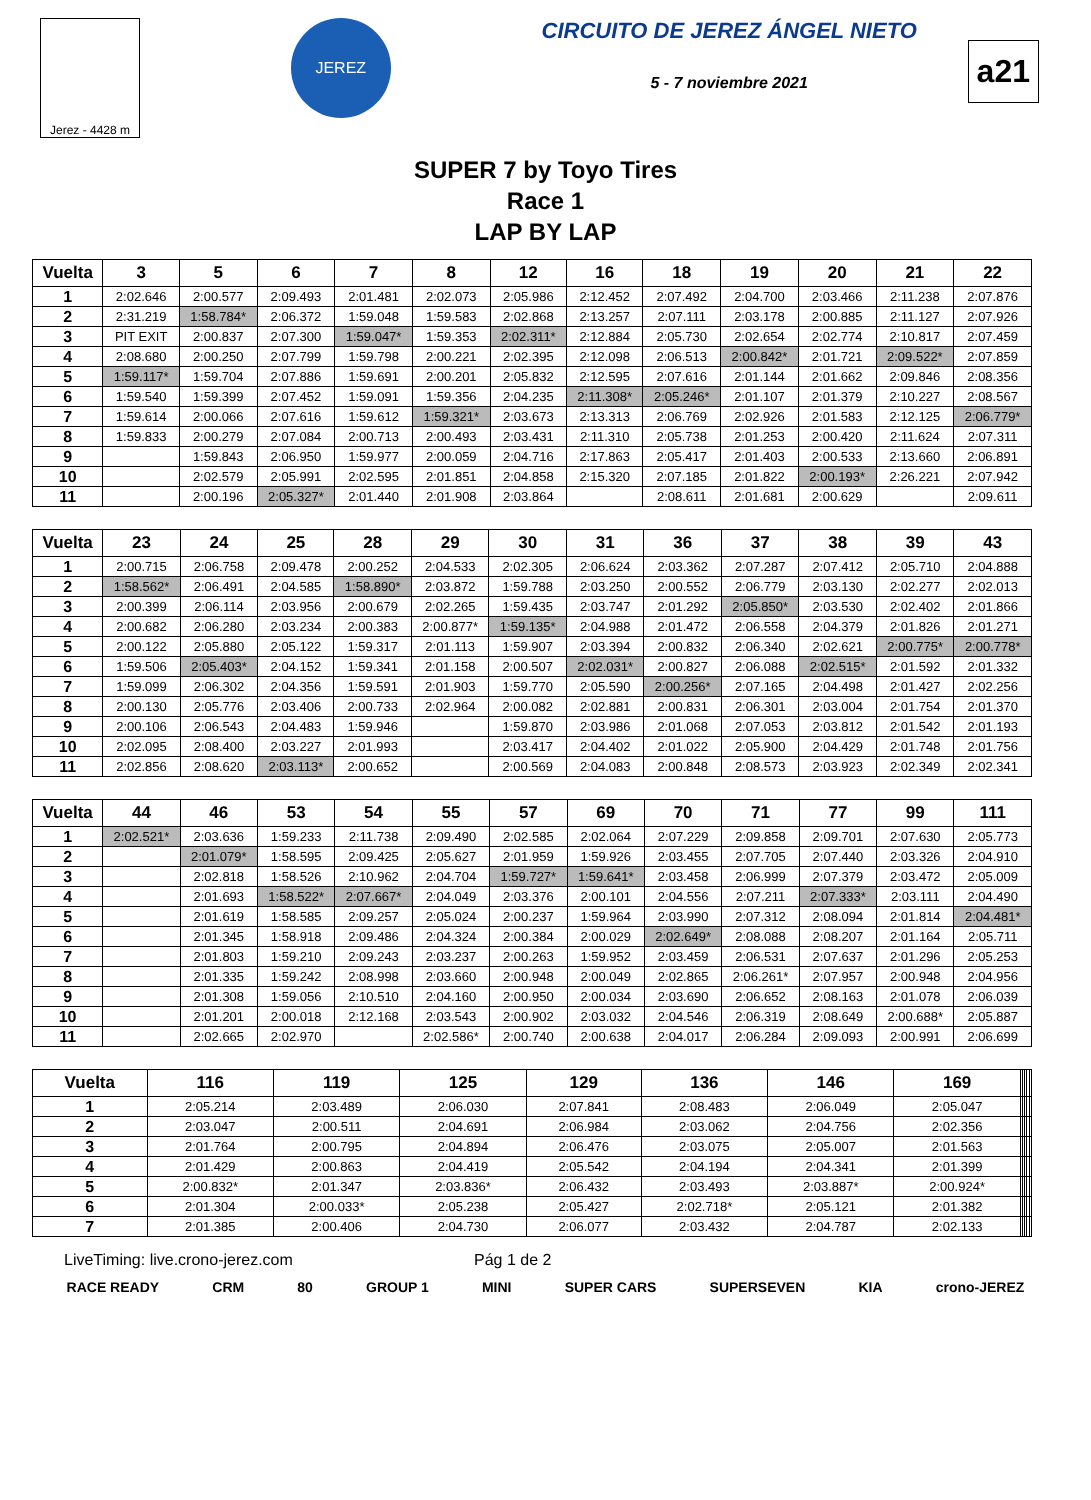Jerez - 4428 m
JEREZ
CIRCUITO DE JEREZ ÁNGEL NIETO
5 - 7 noviembre 2021
a21
SUPER 7 by Toyo Tires
Race 1
LAP BY LAP
| Vuelta | 3 | 5 | 6 | 7 | 8 | 12 | 16 | 18 | 19 | 20 | 21 | 22 |
| --- | --- | --- | --- | --- | --- | --- | --- | --- | --- | --- | --- | --- |
| 1 | 2:02.646 | 2:00.577 | 2:09.493 | 2:01.481 | 2:02.073 | 2:05.986 | 2:12.452 | 2:07.492 | 2:04.700 | 2:03.466 | 2:11.238 | 2:07.876 |
| 2 | 2:31.219 | 1:58.784* | 2:06.372 | 1:59.048 | 1:59.583 | 2:02.868 | 2:13.257 | 2:07.111 | 2:03.178 | 2:00.885 | 2:11.127 | 2:07.926 |
| 3 | PIT EXIT | 2:00.837 | 2:07.300 | 1:59.047* | 1:59.353 | 2:02.311* | 2:12.884 | 2:05.730 | 2:02.654 | 2:02.774 | 2:10.817 | 2:07.459 |
| 4 | 2:08.680 | 2:00.250 | 2:07.799 | 1:59.798 | 2:00.221 | 2:02.395 | 2:12.098 | 2:06.513 | 2:00.842* | 2:01.721 | 2:09.522* | 2:07.859 |
| 5 | 1:59.117* | 1:59.704 | 2:07.886 | 1:59.691 | 2:00.201 | 2:05.832 | 2:12.595 | 2:07.616 | 2:01.144 | 2:01.662 | 2:09.846 | 2:08.356 |
| 6 | 1:59.540 | 1:59.399 | 2:07.452 | 1:59.091 | 1:59.356 | 2:04.235 | 2:11.308* | 2:05.246* | 2:01.107 | 2:01.379 | 2:10.227 | 2:08.567 |
| 7 | 1:59.614 | 2:00.066 | 2:07.616 | 1:59.612 | 1:59.321* | 2:03.673 | 2:13.313 | 2:06.769 | 2:02.926 | 2:01.583 | 2:12.125 | 2:06.779* |
| 8 | 1:59.833 | 2:00.279 | 2:07.084 | 2:00.713 | 2:00.493 | 2:03.431 | 2:11.310 | 2:05.738 | 2:01.253 | 2:00.420 | 2:11.624 | 2:07.311 |
| 9 | | 1:59.843 | 2:06.950 | 1:59.977 | 2:00.059 | 2:04.716 | 2:17.863 | 2:05.417 | 2:01.403 | 2:00.533 | 2:13.660 | 2:06.891 |
| 10 | | 2:02.579 | 2:05.991 | 2:02.595 | 2:01.851 | 2:04.858 | 2:15.320 | 2:07.185 | 2:01.822 | 2:00.193* | 2:26.221 | 2:07.942 |
| 11 | | 2:00.196 | 2:05.327* | 2:01.440 | 2:01.908 | 2:03.864 | | 2:08.611 | 2:01.681 | 2:00.629 | | 2:09.611 |
| Vuelta | 23 | 24 | 25 | 28 | 29 | 30 | 31 | 36 | 37 | 38 | 39 | 43 |
| --- | --- | --- | --- | --- | --- | --- | --- | --- | --- | --- | --- | --- |
| 1 | 2:00.715 | 2:06.758 | 2:09.478 | 2:00.252 | 2:04.533 | 2:02.305 | 2:06.624 | 2:03.362 | 2:07.287 | 2:07.412 | 2:05.710 | 2:04.888 |
| 2 | 1:58.562* | 2:06.491 | 2:04.585 | 1:58.890* | 2:03.872 | 1:59.788 | 2:03.250 | 2:00.552 | 2:06.779 | 2:03.130 | 2:02.277 | 2:02.013 |
| 3 | 2:00.399 | 2:06.114 | 2:03.956 | 2:00.679 | 2:02.265 | 1:59.435 | 2:03.747 | 2:01.292 | 2:05.850* | 2:03.530 | 2:02.402 | 2:01.866 |
| 4 | 2:00.682 | 2:06.280 | 2:03.234 | 2:00.383 | 2:00.877* | 1:59.135* | 2:04.988 | 2:01.472 | 2:06.558 | 2:04.379 | 2:01.826 | 2:01.271 |
| 5 | 2:00.122 | 2:05.880 | 2:05.122 | 1:59.317 | 2:01.113 | 1:59.907 | 2:03.394 | 2:00.832 | 2:06.340 | 2:02.621 | 2:00.775* | 2:00.778* |
| 6 | 1:59.506 | 2:05.403* | 2:04.152 | 1:59.341 | 2:01.158 | 2:00.507 | 2:02.031* | 2:00.827 | 2:06.088 | 2:02.515* | 2:01.592 | 2:01.332 |
| 7 | 1:59.099 | 2:06.302 | 2:04.356 | 1:59.591 | 2:01.903 | 1:59.770 | 2:05.590 | 2:00.256* | 2:07.165 | 2:04.498 | 2:01.427 | 2:02.256 |
| 8 | 2:00.130 | 2:05.776 | 2:03.406 | 2:00.733 | 2:02.964 | 2:00.082 | 2:02.881 | 2:00.831 | 2:06.301 | 2:03.004 | 2:01.754 | 2:01.370 |
| 9 | 2:00.106 | 2:06.543 | 2:04.483 | 1:59.946 | | 1:59.870 | 2:03.986 | 2:01.068 | 2:07.053 | 2:03.812 | 2:01.542 | 2:01.193 |
| 10 | 2:02.095 | 2:08.400 | 2:03.227 | 2:01.993 | | 2:03.417 | 2:04.402 | 2:01.022 | 2:05.900 | 2:04.429 | 2:01.748 | 2:01.756 |
| 11 | 2:02.856 | 2:08.620 | 2:03.113* | 2:00.652 | | 2:00.569 | 2:04.083 | 2:00.848 | 2:08.573 | 2:03.923 | 2:02.349 | 2:02.341 |
| Vuelta | 44 | 46 | 53 | 54 | 55 | 57 | 69 | 70 | 71 | 77 | 99 | 111 |
| --- | --- | --- | --- | --- | --- | --- | --- | --- | --- | --- | --- | --- |
| 1 | 2:02.521* | 2:03.636 | 1:59.233 | 2:11.738 | 2:09.490 | 2:02.585 | 2:02.064 | 2:07.229 | 2:09.858 | 2:09.701 | 2:07.630 | 2:05.773 |
| 2 | | 2:01.079* | 1:58.595 | 2:09.425 | 2:05.627 | 2:01.959 | 1:59.926 | 2:03.455 | 2:07.705 | 2:07.440 | 2:03.326 | 2:04.910 |
| 3 | | 2:02.818 | 1:58.526 | 2:10.962 | 2:04.704 | 1:59.727* | 1:59.641* | 2:03.458 | 2:06.999 | 2:07.379 | 2:03.472 | 2:05.009 |
| 4 | | 2:01.693 | 1:58.522* | 2:07.667* | 2:04.049 | 2:03.376 | 2:00.101 | 2:04.556 | 2:07.211 | 2:07.333* | 2:03.111 | 2:04.490 |
| 5 | | 2:01.619 | 1:58.585 | 2:09.257 | 2:05.024 | 2:00.237 | 1:59.964 | 2:03.990 | 2:07.312 | 2:08.094 | 2:01.814 | 2:04.481* |
| 6 | | 2:01.345 | 1:58.918 | 2:09.486 | 2:04.324 | 2:00.384 | 2:00.029 | 2:02.649* | 2:08.088 | 2:08.207 | 2:01.164 | 2:05.711 |
| 7 | | 2:01.803 | 1:59.210 | 2:09.243 | 2:03.237 | 2:00.263 | 1:59.952 | 2:03.459 | 2:06.531 | 2:07.637 | 2:01.296 | 2:05.253 |
| 8 | | 2:01.335 | 1:59.242 | 2:08.998 | 2:03.660 | 2:00.948 | 2:00.049 | 2:02.865 | 2:06.261* | 2:07.957 | 2:00.948 | 2:04.956 |
| 9 | | 2:01.308 | 1:59.056 | 2:10.510 | 2:04.160 | 2:00.950 | 2:00.034 | 2:03.690 | 2:06.652 | 2:08.163 | 2:01.078 | 2:06.039 |
| 10 | | 2:01.201 | 2:00.018 | 2:12.168 | 2:03.543 | 2:00.902 | 2:03.032 | 2:04.546 | 2:06.319 | 2:08.649 | 2:00.688* | 2:05.887 |
| 11 | | 2:02.665 | 2:02.970 | | 2:02.586* | 2:00.740 | 2:00.638 | 2:04.017 | 2:06.284 | 2:09.093 | 2:00.991 | 2:06.699 |
| Vuelta | 116 | 119 | 125 | 129 | 136 | 146 | 169 | | | | | |
| --- | --- | --- | --- | --- | --- | --- | --- | --- | --- | --- | --- | --- |
| 1 | 2:05.214 | 2:03.489 | 2:06.030 | 2:07.841 | 2:08.483 | 2:06.049 | 2:05.047 | | | | | |
| 2 | 2:03.047 | 2:00.511 | 2:04.691 | 2:06.984 | 2:03.062 | 2:04.756 | 2:02.356 | | | | | |
| 3 | 2:01.764 | 2:00.795 | 2:04.894 | 2:06.476 | 2:03.075 | 2:05.007 | 2:01.563 | | | | | |
| 4 | 2:01.429 | 2:00.863 | 2:04.419 | 2:05.542 | 2:04.194 | 2:04.341 | 2:01.399 | | | | | |
| 5 | 2:00.832* | 2:01.347 | 2:03.836* | 2:06.432 | 2:03.493 | 2:03.887* | 2:00.924* | | | | | |
| 6 | 2:01.304 | 2:00.033* | 2:05.238 | 2:05.427 | 2:02.718* | 2:05.121 | 2:01.382 | | | | | |
| 7 | 2:01.385 | 2:00.406 | 2:04.730 | 2:06.077 | 2:03.432 | 2:04.787 | 2:02.133 | | | | | |
LiveTiming: live.crono-jerez.com Pág 1 de 2
RACE READY CRM 80 GROUP 1 MINI SUPER CARS SUPERSEVEN KIA crono-JEREZ